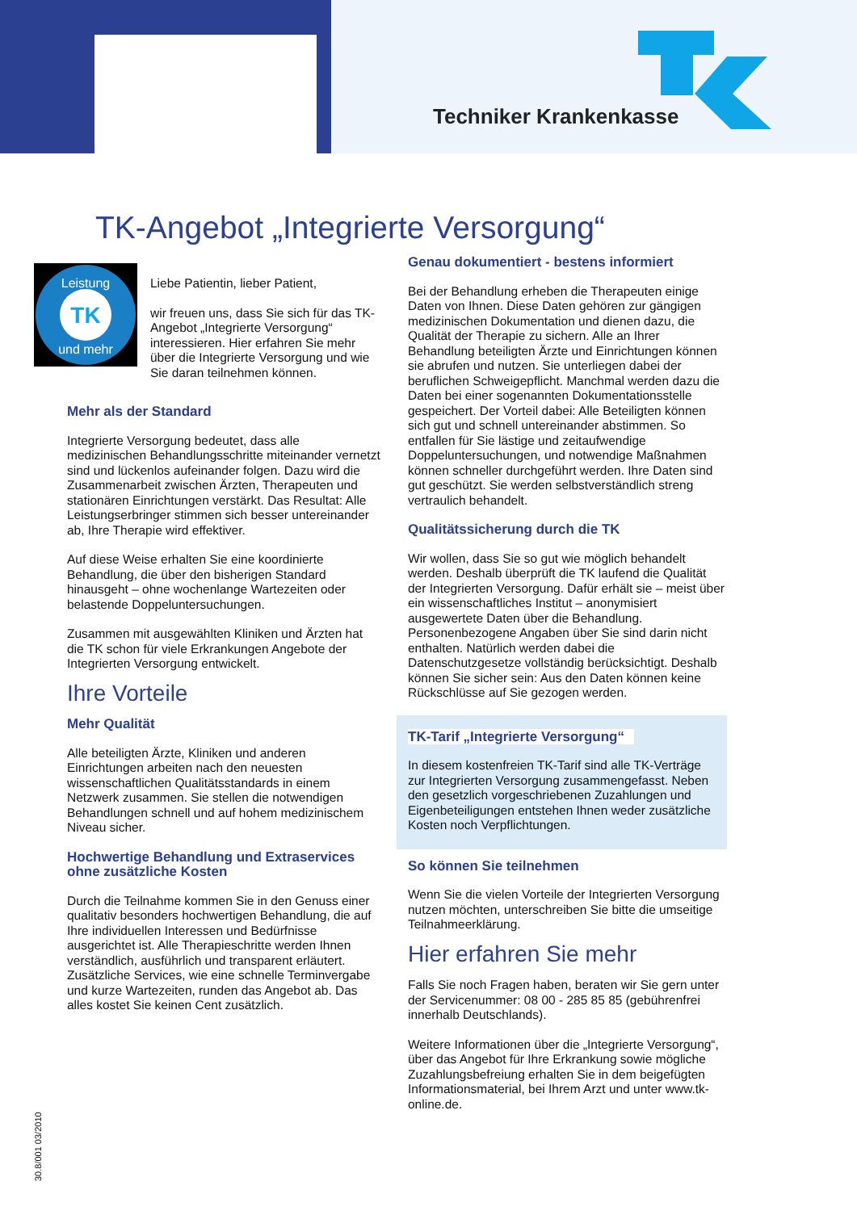Techniker Krankenkasse
TK-Angebot „Integrierte Versorgung“
TK
Leistung
und mehr
Liebe Patientin, lieber Patient,
wir freuen uns, dass Sie sich für das TK-Angebot „Integrierte Versorgung“ interessieren. Hier erfahren Sie mehr über die Integrierte Versorgung und wie Sie daran teilnehmen können.
Mehr als der Standard
Integrierte Versorgung bedeutet, dass alle medizinischen Behandlungsschritte miteinander vernetzt sind und lückenlos aufeinander folgen. Dazu wird die Zusammenarbeit zwischen Ärzten, Therapeuten und stationären Einrichtungen verstärkt. Das Resultat: Alle Leistungserbringer stimmen sich besser untereinander ab, Ihre Therapie wird effektiver.
Auf diese Weise erhalten Sie eine koordinierte Behandlung, die über den bisherigen Standard hinausgeht – ohne wochenlange Wartezeiten oder belastende Doppeluntersuchungen.
Zusammen mit ausgewählten Kliniken und Ärzten hat die TK schon für viele Erkrankungen Angebote der Integrierten Versorgung entwickelt.
Ihre Vorteile
Mehr Qualität
Alle beteiligten Ärzte, Kliniken und anderen Einrichtungen arbeiten nach den neuesten wissenschaftlichen Qualitätsstandards in einem Netzwerk zusammen. Sie stellen die notwendigen Behandlungen schnell und auf hohem medizinischem Niveau sicher.
Hochwertige Behandlung und Extraservices ohne zusätzliche Kosten
Durch die Teilnahme kommen Sie in den Genuss einer qualitativ besonders hochwertigen Behandlung, die auf Ihre individuellen Interessen und Bedürfnisse ausgerichtet ist. Alle Therapieschritte werden Ihnen verständlich, ausführlich und transparent erläutert. Zusätzliche Services, wie eine schnelle Terminvergabe und kurze Wartezeiten, runden das Angebot ab. Das alles kostet Sie keinen Cent zusätzlich.
Genau dokumentiert - bestens informiert
Bei der Behandlung erheben die Therapeuten einige Daten von Ihnen. Diese Daten gehören zur gängigen medizinischen Dokumentation und dienen dazu, die Qualität der Therapie zu sichern. Alle an Ihrer Behandlung beteiligten Ärzte und Einrichtungen können sie abrufen und nutzen. Sie unterliegen dabei der beruflichen Schweigepflicht. Manchmal werden dazu die Daten bei einer sogenannten Dokumentationsstelle gespeichert. Der Vorteil dabei: Alle Beteiligten können sich gut und schnell untereinander abstimmen. So entfallen für Sie lästige und zeitaufwendige Doppeluntersuchungen, und notwendige Maßnahmen können schneller durchgeführt werden. Ihre Daten sind gut geschützt. Sie werden selbstverständlich streng vertraulich behandelt.
Qualitätssicherung durch die TK
Wir wollen, dass Sie so gut wie möglich behandelt werden. Deshalb überprüft die TK laufend die Qualität der Integrierten Versorgung. Dafür erhält sie – meist über ein wissenschaftliches Institut – anonymisiert ausgewertete Daten über die Behandlung. Personenbezogene Angaben über Sie sind darin nicht enthalten. Natürlich werden dabei die Datenschutzgesetze vollständig berücksichtigt. Deshalb können Sie sicher sein: Aus den Daten können keine Rückschlüsse auf Sie gezogen werden.
TK-Tarif „Integrierte Versorgung“
In diesem kostenfreien TK-Tarif sind alle TK-Verträge zur Integrierten Versorgung zusammengefasst. Neben den gesetzlich vorgeschriebenen Zuzahlungen und Eigenbeteiligungen entstehen Ihnen weder zusätzliche Kosten noch Verpflichtungen.
So können Sie teilnehmen
Wenn Sie die vielen Vorteile der Integrierten Versorgung nutzen möchten, unterschreiben Sie bitte die umseitige Teilnahmeerklärung.
Hier erfahren Sie mehr
Falls Sie noch Fragen haben, beraten wir Sie gern unter der Servicenummer: 08 00 - 285 85 85 (gebührenfrei innerhalb Deutschlands).
Weitere Informationen über die „Integrierte Versorgung“, über das Angebot für Ihre Erkrankung sowie mögliche Zuzahlungsbefreiung erhalten Sie in dem beigefügten Informationsmaterial, bei Ihrem Arzt und unter www.tk-online.de.
30.8/001 03/2010